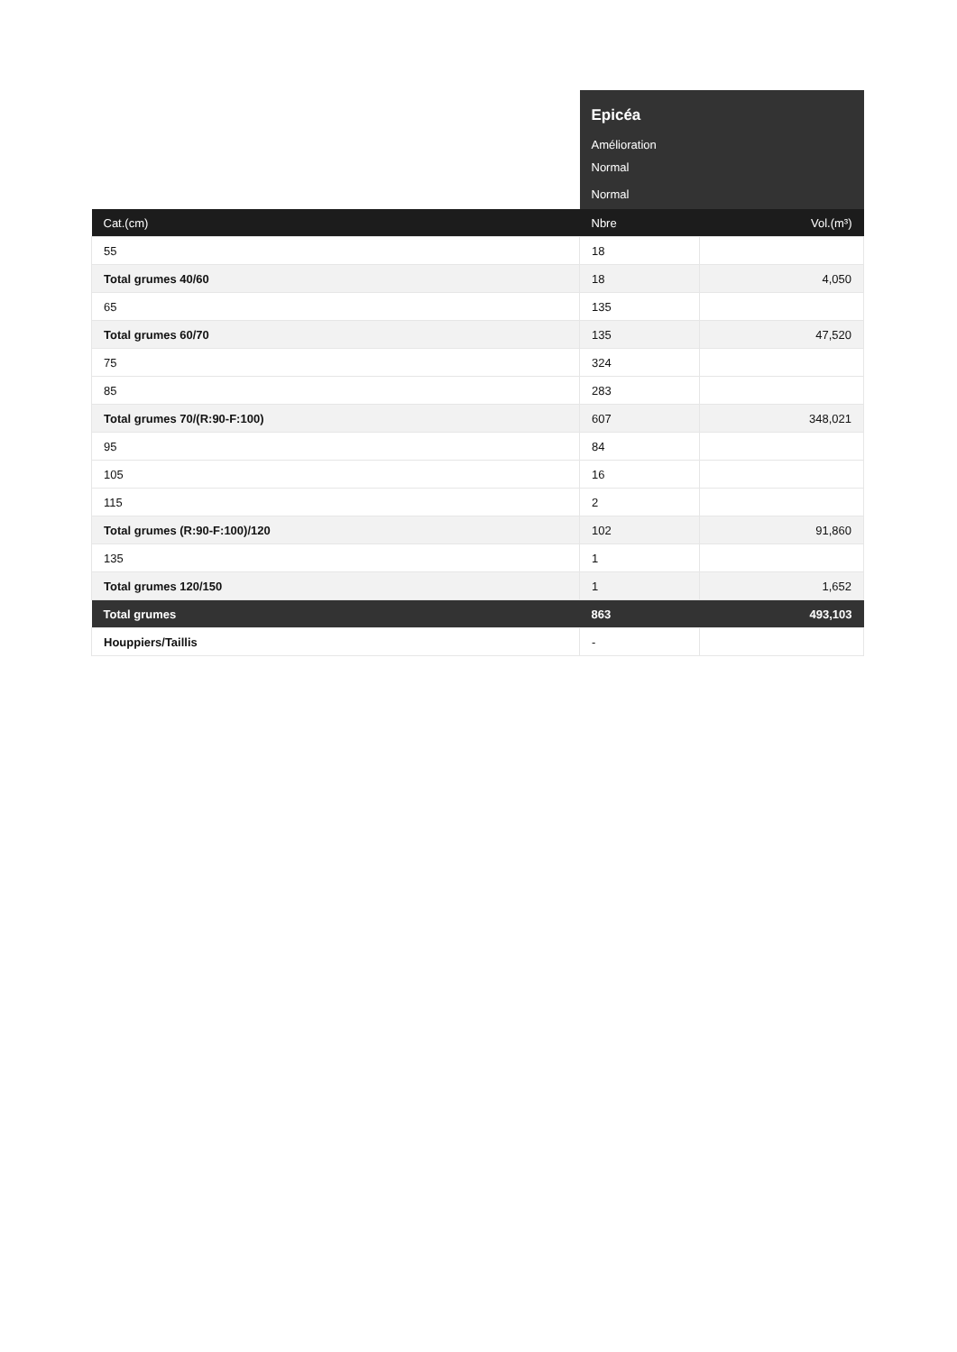| | Epicéa | |
| | Amélioration | |
| | Normal | |
| | Normal | |
| Cat.(cm) | Nbre | Vol.(m³) |
| 55 | 18 | |
| Total grumes 40/60 | 18 | 4,050 |
| 65 | 135 | |
| Total grumes 60/70 | 135 | 47,520 |
| 75 | 324 | |
| 85 | 283 | |
| Total grumes 70/(R:90-F:100) | 607 | 348,021 |
| 95 | 84 | |
| 105 | 16 | |
| 115 | 2 | |
| Total grumes (R:90-F:100)/120 | 102 | 91,860 |
| 135 | 1 | |
| Total grumes 120/150 | 1 | 1,652 |
| Total grumes | 863 | 493,103 |
| Houppiers/Taillis | - | |